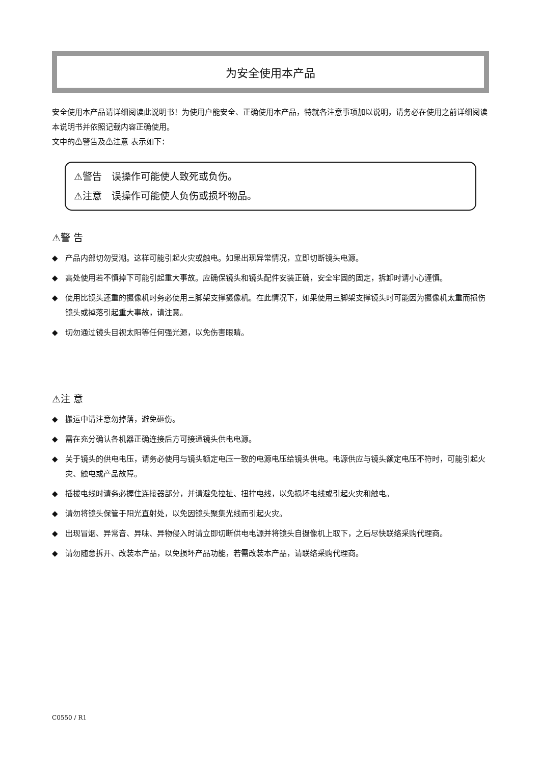为安全使用本产品
安全使用本产品请详细阅读此说明书！为使用户能安全、正确使用本产品，特就各注意事项加以说明，请务必在使用之前详细阅读本说明书并依照记载内容正确使用。
文中的⚠警告及⚠注意 表示如下：
⚠警告　误操作可能使人致死或负伤。
⚠注意　误操作可能使人负伤或损坏物品。
⚠警 告
◆ 产品内部切勿受潮。这样可能引起火灾或触电。如果出现异常情况，立即切断镜头电源。
◆ 高处使用若不慎掉下可能引起重大事故。应确保镜头和镜头配件安装正确，安全牢固的固定，拆卸时请小心谨慎。
◆ 使用比镜头还重的摄像机时务必使用三脚架支撑摄像机。在此情况下，如果使用三脚架支撑镜头时可能因为摄像机太重而损伤镜头或掉落引起重大事故，请注意。
◆ 切勿通过镜头目视太阳等任何强光源，以免伤害眼睛。
⚠注 意
◆ 搬运中请注意勿掉落，避免砸伤。
◆ 需在充分确认各机器正确连接后方可接通镜头供电电源。
◆ 关于镜头的供电电压，请务必使用与镜头额定电压一致的电源电压给镜头供电。电源供应与镜头额定电压不符时，可能引起火灾、触电或产品故障。
◆ 插拔电线时请务必握住连接器部分，并请避免拉扯、扭拧电线，以免损坏电线或引起火灾和触电。
◆ 请勿将镜头保管于阳光直射处，以免因镜头聚集光线而引起火灾。
◆ 出现冒烟、异常音、异味、异物侵入时请立即切断供电电源并将镜头自摄像机上取下，之后尽快联络采购代理商。
◆ 请勿随意拆开、改装本产品，以免损坏产品功能，若需改装本产品，请联络采购代理商。
C0550 / R1